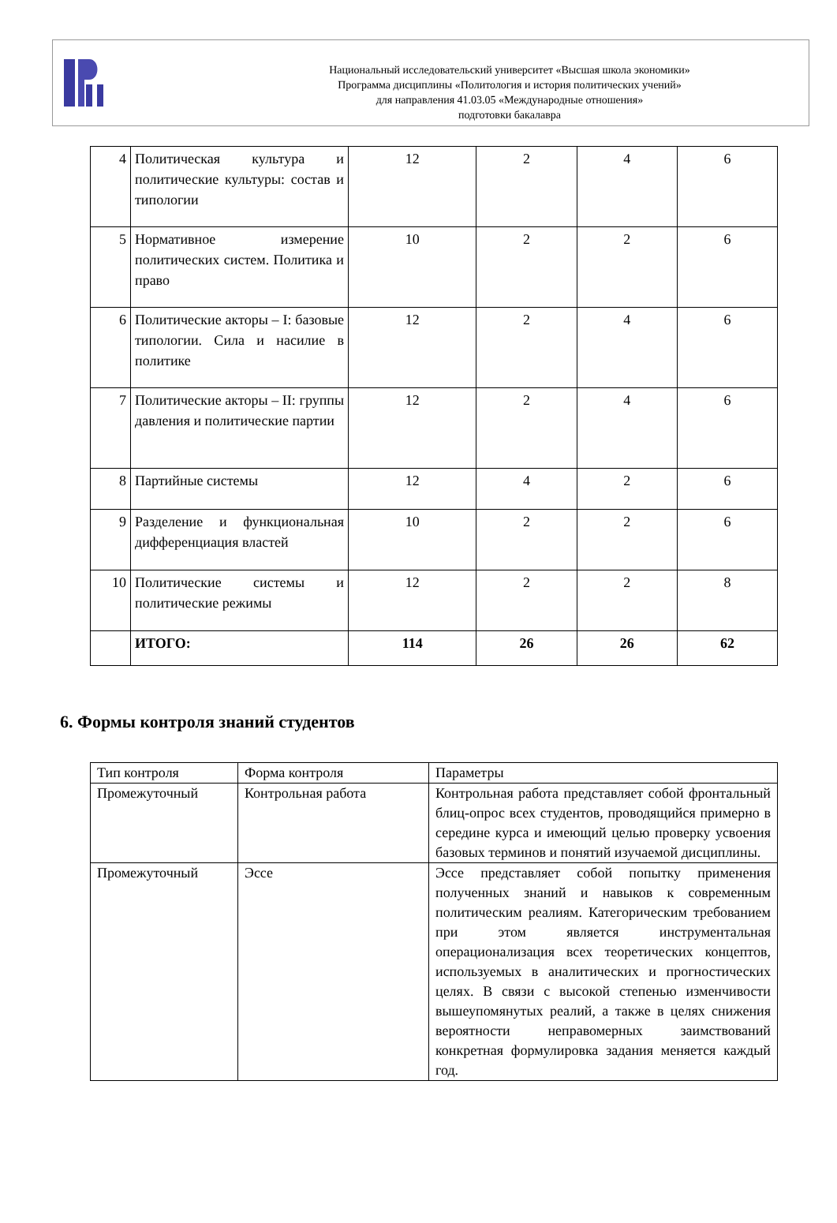Национальный исследовательский университет «Высшая школа экономики»
Программа дисциплины «Политология и история политических учений»
для направления 41.03.05 «Международные отношения»
подготовки бакалавра
| 4 | Политическая культура и политические культуры: состав и типологии | 12 | 2 | 4 | 6 |
| 5 | Нормативное измерение политических систем. Политика и право | 10 | 2 | 2 | 6 |
| 6 | Политические акторы – I: базовые типологии. Сила и насилие в политике | 12 | 2 | 4 | 6 |
| 7 | Политические акторы – II: группы давления и политические партии | 12 | 2 | 4 | 6 |
| 8 | Партийные системы | 12 | 4 | 2 | 6 |
| 9 | Разделение и функциональная дифференциация властей | 10 | 2 | 2 | 6 |
| 10 | Политические системы и политические режимы | 12 | 2 | 2 | 8 |
| | ИТОГО: | 114 | 26 | 26 | 62 |
6. Формы контроля знаний студентов
| Тип контроля | Форма контроля | Параметры |
| Промежуточный | Контрольная работа | Контрольная работа представляет собой фронтальный блиц-опрос всех студентов, проводящийся примерно в середине курса и имеющий целью проверку усвоения базовых терминов и понятий изучаемой дисциплины. |
| Промежуточный | Эссе | Эссе представляет собой попытку применения полученных знаний и навыков к современным политическим реалиям. Категорическим требованием при этом является инструментальная операционализация всех теоретических концептов, используемых в аналитических и прогностических целях. В связи с высокой степенью изменчивости вышеупомянутых реалий, а также в целях снижения вероятности неправомерных заимствований конкретная формулировка задания меняется каждый год. |